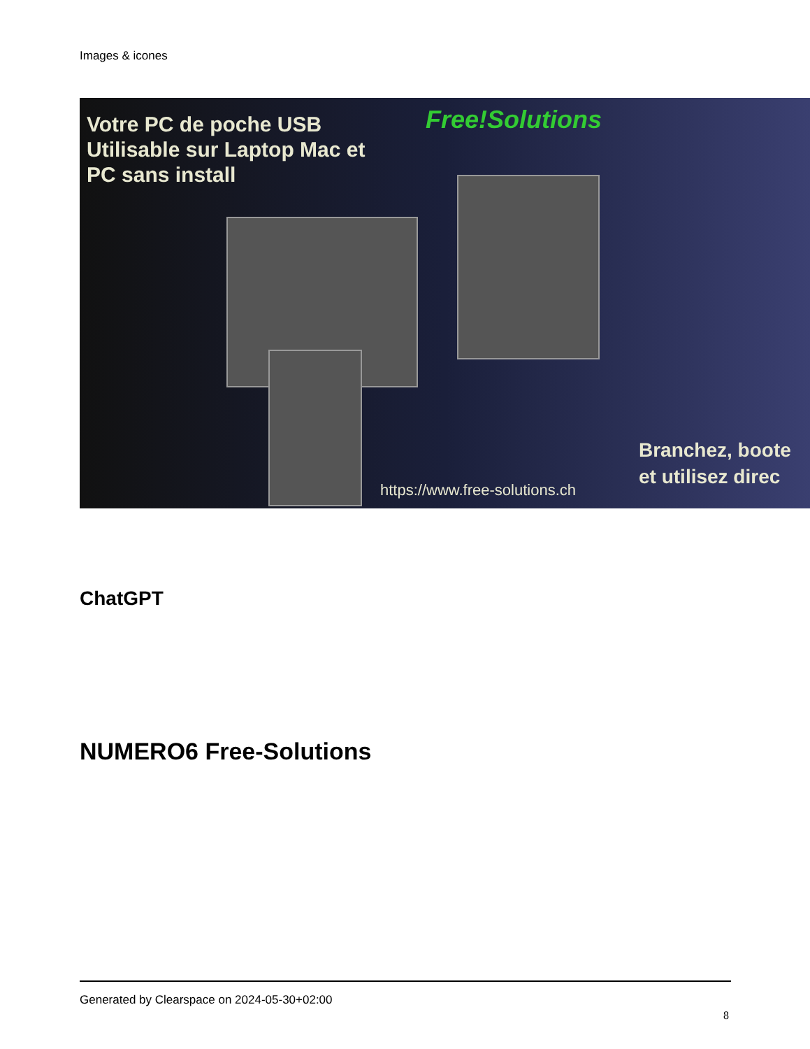Images & icones
Votre PC de poche USB
Utilisable sur Laptop Mac et
PC sans install
Free!Solutions
Branchez, boote
et utilisez direc
https://www.free-solutions.ch
ChatGPT
NUMERO6 Free-Solutions
Generated by Clearspace on 2024-05-30+02:00
8